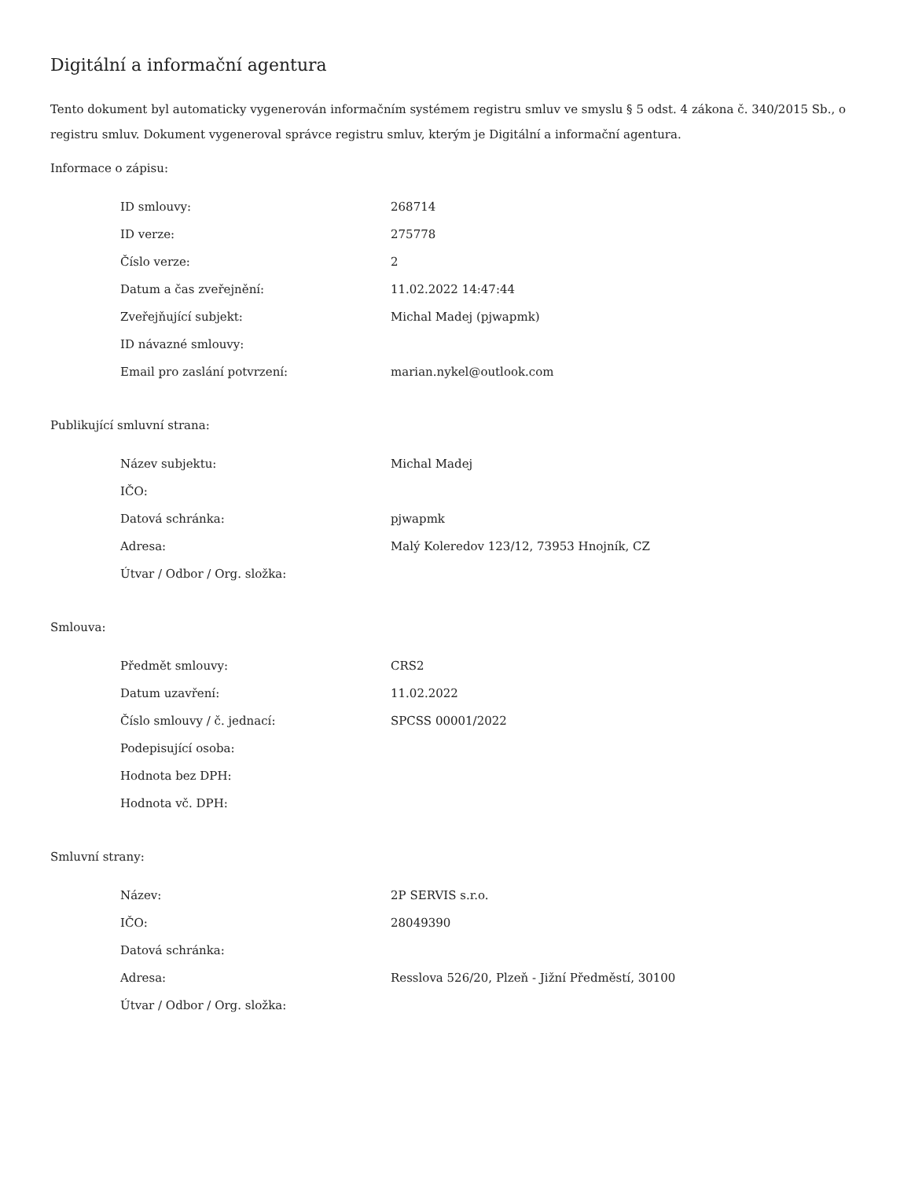Digitální a informační agentura
Tento dokument byl automaticky vygenerován informačním systémem registru smluv ve smyslu § 5 odst. 4 zákona č. 340/2015 Sb., o registru smluv. Dokument vygeneroval správce registru smluv, kterým je Digitální a informační agentura.
Informace o zápisu:
| ID smlouvy: | 268714 |
| ID verze: | 275778 |
| Číslo verze: | 2 |
| Datum a čas zveřejnění: | 11.02.2022 14:47:44 |
| Zveřejňující subjekt: | Michal Madej (pjwapmk) |
| ID návazné smlouvy: | |
| Email pro zaslání potvrzení: | marian.nykel@outlook.com |
Publikující smluvní strana:
| Název subjektu: | Michal Madej |
| IČO: | |
| Datová schránka: | pjwapmk |
| Adresa: | Malý Koleredov 123/12, 73953 Hnojník, CZ |
| Útvar / Odbor / Org. složka: | |
Smlouva:
| Předmět smlouvy: | CRS2 |
| Datum uzavření: | 11.02.2022 |
| Číslo smlouvy / č. jednací: | SPCSS 00001/2022 |
| Podepisující osoba: | |
| Hodnota bez DPH: | |
| Hodnota vč. DPH: | |
Smluvní strany:
| Název: | 2P SERVIS s.r.o. |
| IČO: | 28049390 |
| Datová schránka: | |
| Adresa: | Resslova 526/20, Plzeň - Jižní Předměstí, 30100 |
| Útvar / Odbor / Org. složka: | |